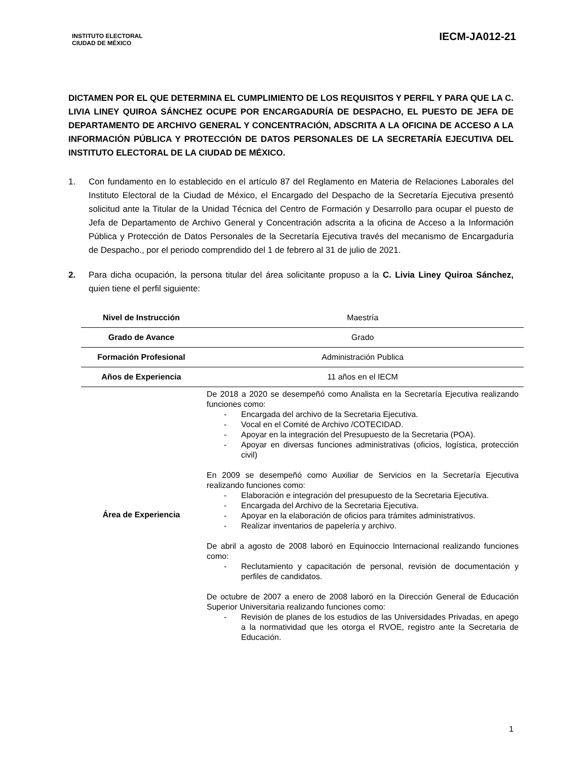INSTITUTO ELECTORAL
CIUDAD DE MÉXICO
IECM-JA012-21
DICTAMEN POR EL QUE DETERMINA EL CUMPLIMIENTO DE LOS REQUISITOS Y PERFIL Y PARA QUE LA C. LIVIA LINEY QUIROA SÁNCHEZ OCUPE POR ENCARGADURÍA DE DESPACHO, EL PUESTO DE JEFA DE DEPARTAMENTO DE ARCHIVO GENERAL Y CONCENTRACIÓN, ADSCRITA A LA OFICINA DE ACCESO A LA INFORMACIÓN PÚBLICA Y PROTECCIÓN DE DATOS PERSONALES DE LA SECRETARÍA EJECUTIVA DEL INSTITUTO ELECTORAL DE LA CIUDAD DE MÉXICO.
1. Con fundamento en lo establecido en el artículo 87 del Reglamento en Materia de Relaciones Laborales del Instituto Electoral de la Ciudad de México, el Encargado del Despacho de la Secretaría Ejecutiva presentó solicitud ante la Titular de la Unidad Técnica del Centro de Formación y Desarrollo para ocupar el puesto de Jefa de Departamento de Archivo General y Concentración adscrita a la oficina de Acceso a la Información Pública y Protección de Datos Personales de la Secretaría Ejecutiva través del mecanismo de Encargaduría de Despacho., por el periodo comprendido del 1 de febrero al 31 de julio de 2021.
2. Para dicha ocupación, la persona titular del área solicitante propuso a la C. Livia Liney Quiroa Sánchez, quien tiene el perfil siguiente:
| Nivel de Instrucción | Maestría |
| Grado de Avance | Grado |
| Formación Profesional | Administración Publica |
| Años de Experiencia | 11 años en el IECM |
| Área de Experiencia | De 2018 a 2020 se desempeñó como Analista en la Secretaría Ejecutiva realizando funciones como: - Encargada del archivo de la Secretaria Ejecutiva. - Vocal en el Comité de Archivo /COTECIDAD. - Apoyar en la integración del Presupuesto de la Secretaria (POA). - Apoyar en diversas funciones administrativas (oficios, logística, protección civil) En 2009 se desempeñó como Auxiliar de Servicios en la Secretaría Ejecutiva realizando funciones como: - Elaboración e integración del presupuesto de la Secretaria Ejecutiva. - Encargada del Archivo de la Secretaria Ejecutiva. - Apoyar en la elaboración de oficios para trámites administrativos. - Realizar inventarios de papelería y archivo. De abril a agosto de 2008 laboró en Equinoccio Internacional realizando funciones como: - Reclutamiento y capacitación de personal, revisión de documentación y perfiles de candidatos. De octubre de 2007 a enero de 2008 laboró en la Dirección General de Educación Superior Universitaria realizando funciones como: - Revisión de planes de los estudios de las Universidades Privadas, en apego a la normatividad que les otorga el RVOE, registro ante la Secretaria de Educación. |
1